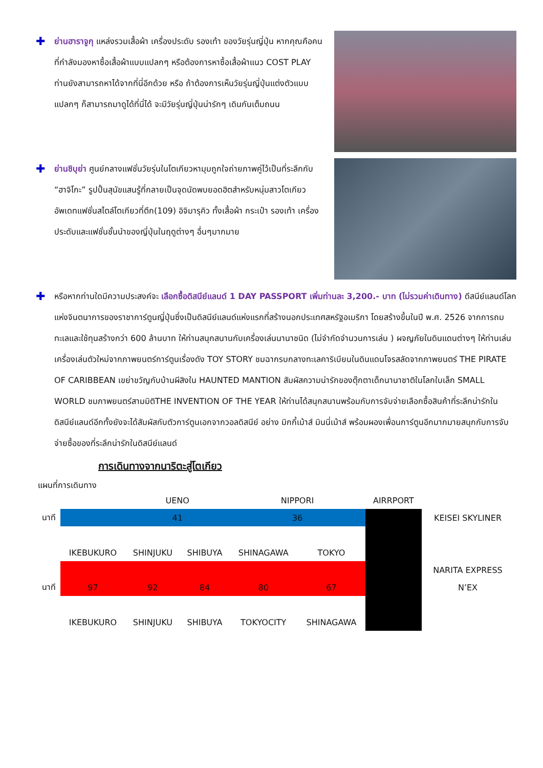✚
ย่านฮาราจูกุ แหล่งรวมเสื้อผ้า เครื่องประดับ รองเท้า ของวัยรุ่นญี่ปุ่น หากคุณคือคนที่กำลังมองหาซื้อเสื้อผ้าแบบแปลกๆ หรือต้องการหาซื้อเสื้อผ้าแนว COST PLAY ท่านยังสามารถหาได้จากที่นี่อีกด้วย หรือ ถ้าต้องการเห็นวัยรุ่นญี่ปุ่นแต่งตัวแบบแปลกๆ ก็สามารถมาดูได้ที่นี่ได้ จะมีวัยรุ่นญี่ปุ่นน่ารักๆ เดินกันเต็มถนน
✚
ย่านชิบุย่า ศูนย์กลางแฟชั่นวัยรุ่นในโตเกียวหามุมถูกใจถ่ายภาพคู่ไว้เป็นที่ระลึกกับ “ฮาจิโกะ” รูปปั้นสุนัขแสนรู้ที่กลายเป็นจุดนัดพบยอดฮิตสำหรับหนุ่มสาวโตเกียว อัพเดทแฟชั่นสไตล์โตเกียวที่ตึก(109) อิจิมารุคิว ทั้งเสื้อผ้า กระเป๋า รองเท้า เครื่องประดับและแฟชั่นชั้นนำของญี่ปุ่นในฤดูต่างๆ อื่นๆมากมาย
✚
หรือหากท่านใดมีความประสงค์จะ เลือกซื้อดิสนีย์แลนด์ 1 DAY PASSPORT เพิ่มท่านละ 3,200.- บาท (ไม่รวมค่าเดินทาง) ดีสนีย์แลนด์โลกแห่งจินตนาการของราชาการ์ตูนญี่ปุ่นซึ่งเป็นดิสนีย์แลนด์แห่งแรกที่สร้างนอกประเทศสหรัฐอเมริกา โดยสร้างขึ้นในปี พ.ศ. 2526 จากการถมทะเลและใช้ทุนสร้างกว่า 600 ล้านบาท ให้ท่านสนุกสนานกับเครื่องเล่นนานาชนิด (ไม่จำกัดจำนวนการเล่น ) ผจญภัยในดินแดนต่างๆ ให้ท่านเล่นเครื่องเล่นตัวใหม่จากภาพยนตร์การ์ตูนเรื่องดัง TOY STORY ชมฉากรบกลางทะเลคาริเบียนในดินแดนโจรสลัดจากภาพยนตร์ THE PIRATE OF CARIBBEAN เขย่าขวัญกับบ้านผีสิงใน HAUNTED MANTION สัมผัสความน่ารักของตุ๊กตาเด็กนานาชาติในโลกใบเล็ก SMALL WORLD ชมภาพยนตร์สามมิติTHE INVENTION OF THE YEAR ให้ท่านได้สนุกสนานพร้อมกับการจับจ่ายเลือกซื้อสินค้าที่ระลึกน่ารักในดิสนีย์แลนด์อีกทั้งยังจะได้สัมผัสกับตัวการ์ตูนเอกจากวอลดิสนีย์ อย่าง มิกกี้เม้าส์ มินนี่เม้าส์ พร้อมผองเพื่อนการ์ตูนอีกมากมายสนุกกับการจับจ่ายซื้อของที่ระลึกน่ารักในดิสนีย์แลนด์
การเดินทางจากนาริตะสู่โตเกียว
แผนที่การเดินทาง
| | | UENO | | NIPPORI | | AIRRPORT | |
| นาที | | 41 | | 36 | | | KEISEI SKYLINER |
| | IKEBUKURO | SHINJUKU | SHIBUYA | SHINAGAWA | TOKYO | | |
| | | | | | | | NARITA EXPRESS |
| นาที | 97 | 92 | 84 | 80 | 67 | | N’EX |
| | IKEBUKURO | SHINJUKU | SHIBUYA | TOKYOCITY | SHINAGAWA | | |